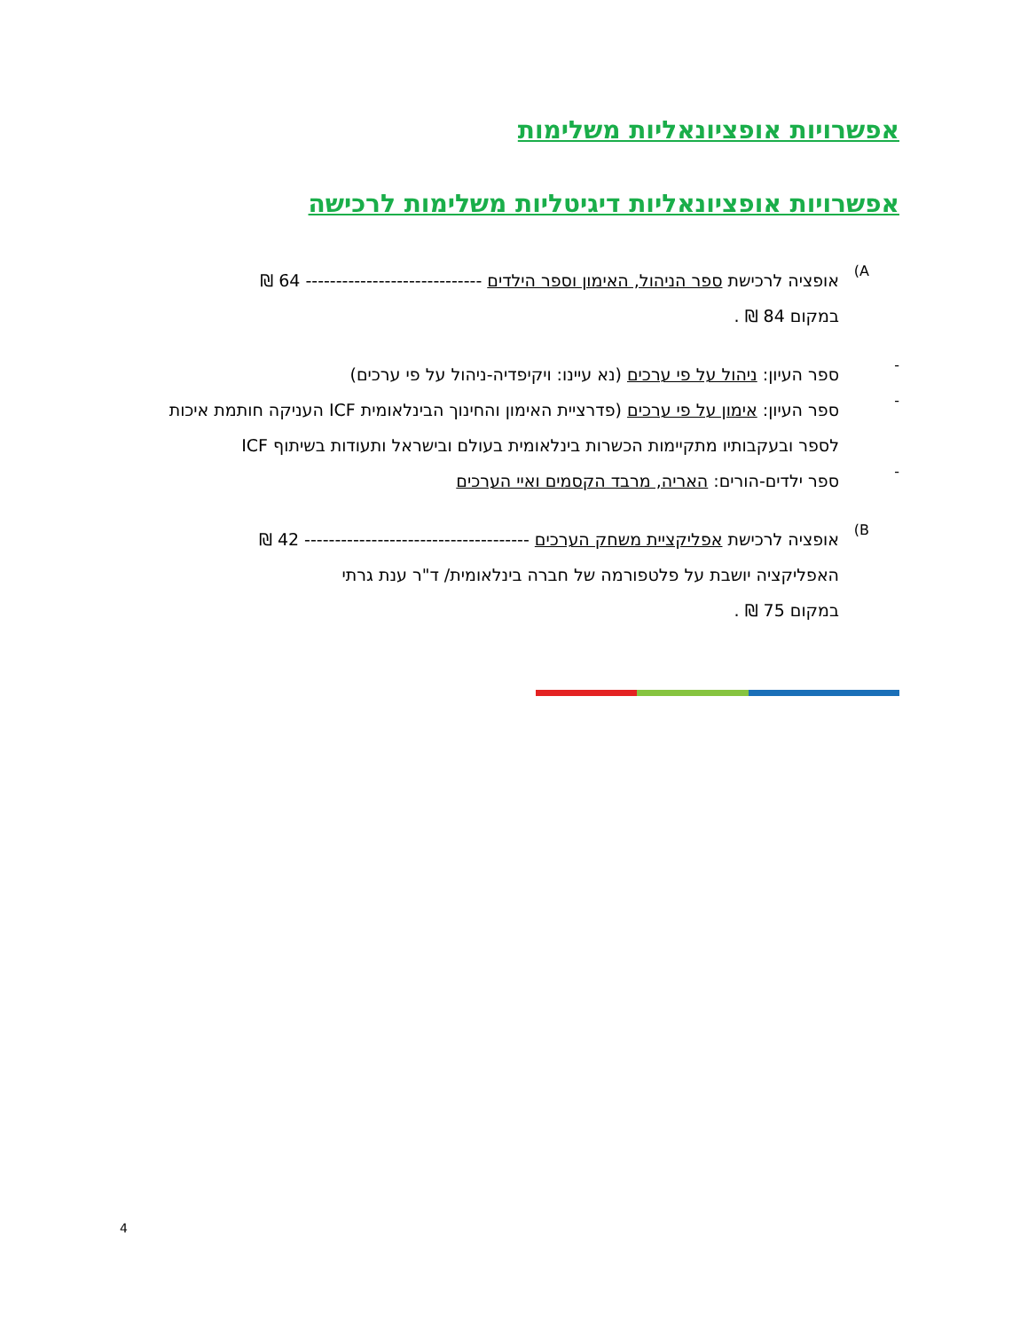אפשרויות אופציונאליות משלימות
אפשרויות אופציונאליות דיגיטליות משלימות לרכישה
A)
אופציה לרכישת ספר הניהול, האימון וספר הילדים ----------------------------- 64 ₪
במקום 84 ₪ .
-
ספר העיון: ניהול על פי ערכים (נא עיינו: ויקיפדיה-ניהול על פי ערכים)
-
ספר העיון: אימון על פי ערכים (פדרציית האימון והחינוך הבינלאומית ICF העניקה חותמת איכות לספר ובעקבותיו מתקיימות הכשרות בינלאומית בעולם ובישראל ותעודות בשיתוף ICF
-
ספר ילדים-הורים: האריה, מרבד הקסמים ואיי הערכים
B)
אופציה לרכישת אפליקציית משחק הערכים ------------------------------------- 42 ₪
האפליקציה יושבת על פלטפורמה של חברה בינלאומית/ ד"ר ענת גרתי
במקום 75 ₪ .
4